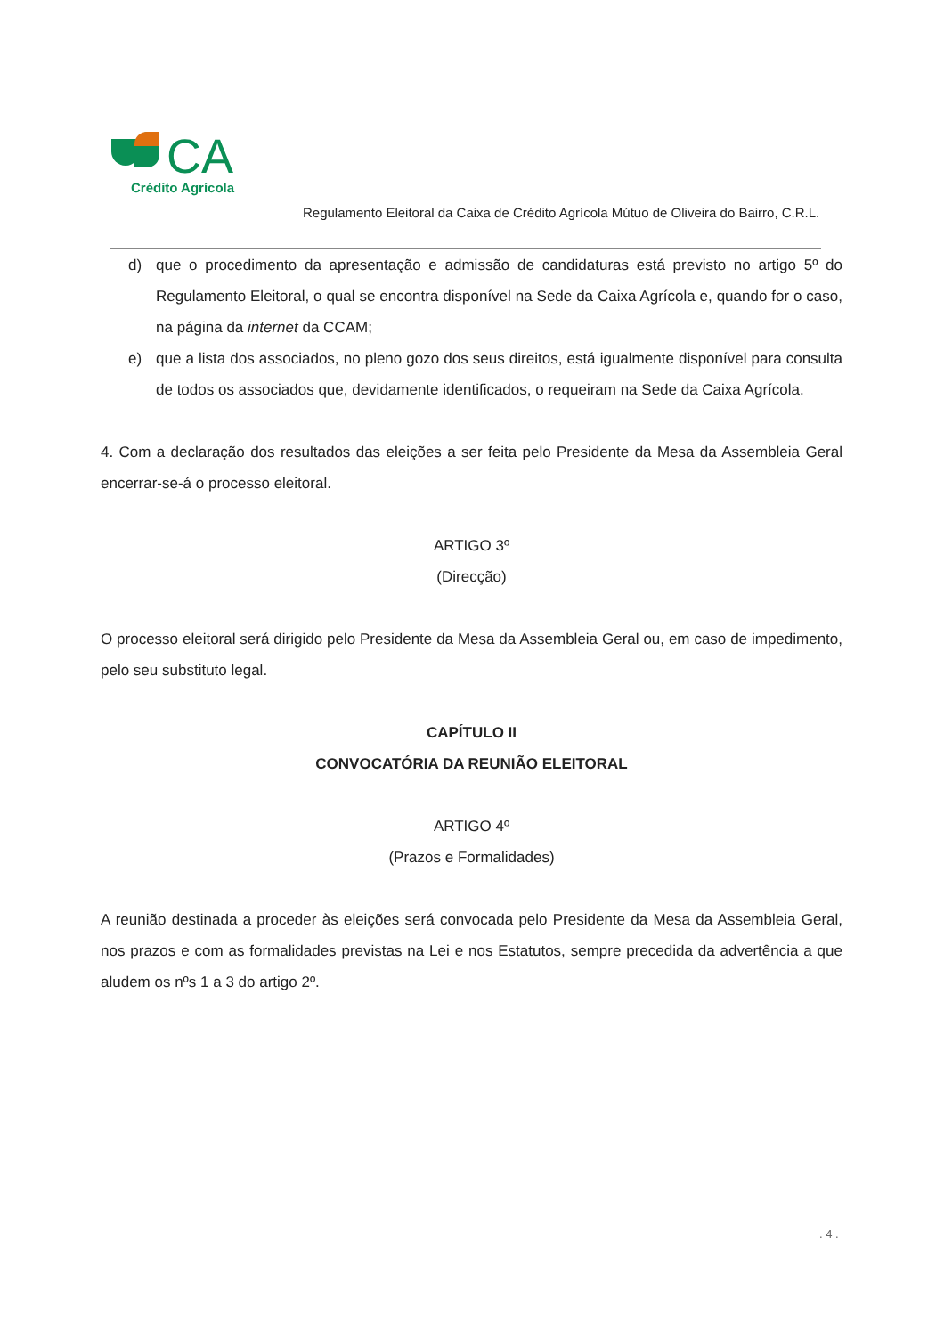CA
Crédito Agrícola
Regulamento Eleitoral da Caixa de Crédito Agrícola Mútuo de Oliveira do Bairro, C.R.L.
d) que o procedimento da apresentação e admissão de candidaturas está previsto no artigo 5º do Regulamento Eleitoral, o qual se encontra disponível na Sede da Caixa Agrícola e, quando for o caso, na página da internet da CCAM;
e) que a lista dos associados, no pleno gozo dos seus direitos, está igualmente disponível para consulta de todos os associados que, devidamente identificados, o requeiram na Sede da Caixa Agrícola.
4. Com a declaração dos resultados das eleições a ser feita pelo Presidente da Mesa da Assembleia Geral encerrar-se-á o processo eleitoral.
ARTIGO 3º
(Direcção)
O processo eleitoral será dirigido pelo Presidente da Mesa da Assembleia Geral ou, em caso de impedimento, pelo seu substituto legal.
CAPÍTULO II
CONVOCATÓRIA DA REUNIÃO ELEITORAL
ARTIGO 4º
(Prazos e Formalidades)
A reunião destinada a proceder às eleições será convocada pelo Presidente da Mesa da Assembleia Geral, nos prazos e com as formalidades previstas na Lei e nos Estatutos, sempre precedida da advertência a que aludem os nºs 1 a 3 do artigo 2º.
. 4 .